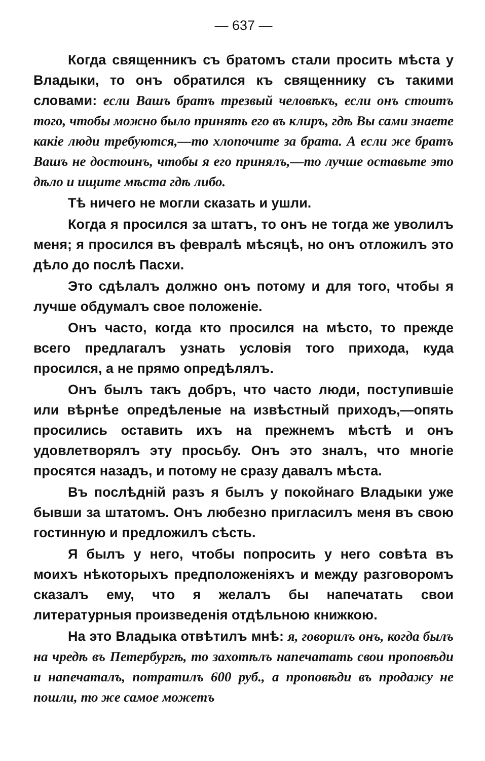— 637 —
Когда священникъ съ братомъ стали просить мѣста у Владыки, то онъ обратился къ священнику съ такими словами: если Вашъ братъ трезвый человѣкъ, если онъ стоитъ того, чтобы можно было принять его въ клиръ, гдѣ Вы сами знаете какіе люди требуются,—то хлопочите за брата. А если же братъ Вашъ не достоинъ, чтобы я его принялъ,—то лучше оставьте это дѣло и ищите мѣста гдѣ либо.
Тѣ ничего не могли сказать и ушли.
Когда я просился за штатъ, то онъ не тогда же уволилъ меня; я просился въ февралѣ мѣсяцѣ, но онъ отложилъ это дѣло до послѣ Пасхи.
Это сдѣлалъ должно онъ потому и для того, чтобы я лучше обдумалъ свое положеніе.
Онъ часто, когда кто просился на мѣсто, то прежде всего предлагалъ узнать условія того прихода, куда просился, а не прямо опредѣлялъ.
Онъ былъ такъ добръ, что часто люди, поступившіе или вѣрнѣе опредѣленые на извѣстный приходъ,—опять просились оставить ихъ на прежнемъ мѣстѣ и онъ удовлетворялъ эту просьбу. Онъ это зналъ, что многіе просятся назадъ, и потому не сразу давалъ мѣста.
Въ послѣдній разъ я былъ у покойнаго Владыки уже бывши за штатомъ. Онъ любезно пригласилъ меня въ свою гостинную и предложилъ сѣсть.
Я былъ у него, чтобы попросить у него совѣта въ моихъ нѣкоторыхъ предположеніяхъ и между разговоромъ сказалъ ему, что я желалъ бы напечатать свои литературныя произведенія отдѣльною книжкою.
На это Владыка отвѣтилъ мнѣ: я, говорилъ онъ, когда былъ на чредѣ въ Петербургѣ, то захотѣлъ напечатать свои проповѣди и напечаталъ, потратилъ 600 руб., а проповѣди въ продажу не пошли, то же самое можетъ